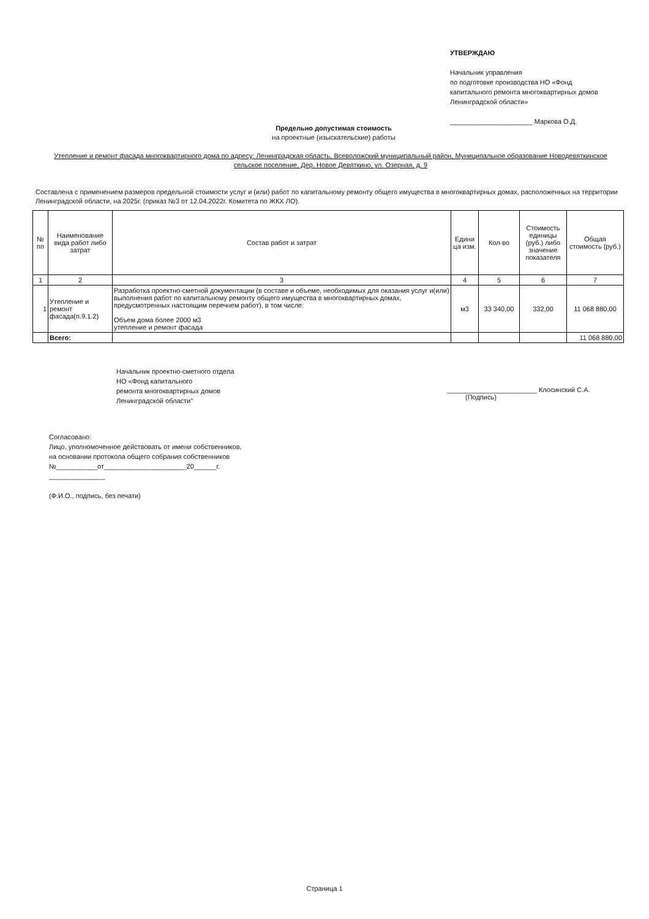УТВЕРЖДАЮ
Начальник управления
по подготовке производства НО «Фонд капитального ремонта многоквартирных домов Ленинградской области»
______________________ Маркова О.Д.
Предельно допустимая стоимость
на проектные (изыскательские) работы
Утепление и ремонт фасада многоквартирного дома по адресу: Ленинградская область, Всеволожский муниципальный район, Муниципальное образование Новодевяткинское сельское поселение, Дер. Новое Девяткино, ул. Озерная, д. 9
Составлена с применением размеров предельной стоимости услуг и (или) работ по капитальному ремонту общего имущества в многоквартирных домах, расположенных на территории Ленинградской области, на 2025г. (приказ №3 от 12.04.2022г. Комитета по ЖКХ ЛО).
| № пп | Наименование вида работ либо затрат | Состав работ и затрат | Едини ца изм. | Кол-во | Стоимость единицы (руб.) либо значение показателя | Общая стоимость (руб.) |
| --- | --- | --- | --- | --- | --- | --- |
| 1 | 2 | 3 | 4 | 5 | 6 | 7 |
| 1 | Утепление и ремонт фасада(п.9.1.2) | Разработка проектно-сметной документации (в составе и объеме, необходимых для оказания услуг и(или) выполнения работ по капитальному ремонту общего имущества в многоквартирных домах, предусмотренных настоящим перечнем работ), в том числе: Объем дома более 2000 м3 утепление и ремонт фасада | м3 | 33 340,00 | 332,00 | 11 068 880,00 |
| | Всего: | | | | | 11 068 880,00 |
Начальник проектно-сметного отдела
НО «Фонд капитального
ремонта многоквартирных домов
Ленинградской области"
________________________ Клосинский С.А.
(Подпись)
Согласовано:
Лицо, уполномоченное действовать от имени собственников,
на основании протокола общего собрания собственников
№___________от______________________20______г.
_______________
(Ф.И.О., подпись, без печати)
Страница 1